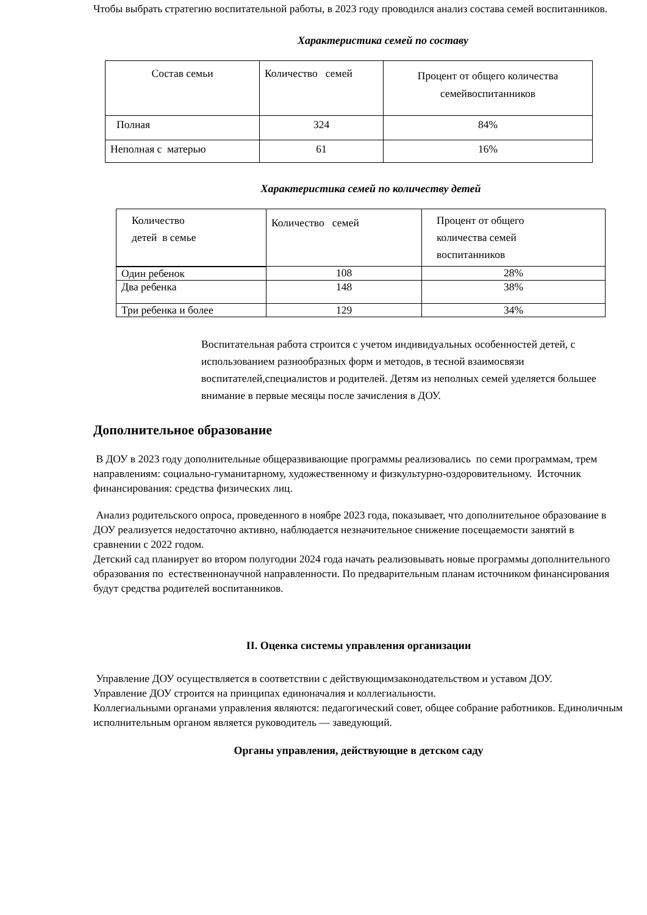Чтобы выбрать стратегию воспитательной работы, в 2023 году проводился анализ состава семей воспитанников.
Характеристика семей по составу
| Состав семьи | Количество семей | Процент от общего количества семейвоспитанников |
| Полная | 324 | 84% |
| Неполная с матерью | 61 | 16% |
Характеристика семей по количеству детей
| Количество детей в семье | Количество семей | Процент от общего количества семей воспитанников |
| Один ребенок | 108 | 28% |
| Два ребенка | 148 | 38% |
| Три ребенка и более | 129 | 34% |
Воспитательная работа строится с учетом индивидуальных особенностей детей, с использованием разнообразных форм и методов, в тесной взаимосвязи воспитателей,специалистов и родителей. Детям из неполных семей уделяется большее внимание в первые месяцы после зачисления в ДОУ.
Дополнительное образование
В ДОУ в 2023 году дополнительные общеразвивающие программы реализовались по семи программам, трем направлениям: социально-гуманитарному, художественному и физкультурно-оздоровительному. Источник финансирования: средства физических лиц.
Анализ родительского опроса, проведенного в ноябре 2023 года, показывает, что дополнительное образование в ДОУ реализуется недостаточно активно, наблюдается незначительное снижение посещаемости занятий в сравнении с 2022 годом.
Детский сад планирует во втором полугодии 2024 года начать реализовывать новые программы дополнительного образования по естественнонаучной направленности. По предварительным планам источником финансирования будут средства родителей воспитанников.
II. Оценка системы управления организации
Управление ДОУ осуществляется в соответствии с действующимзаконодательством и уставом ДОУ.
Управление ДОУ строится на принципах единоначалия и коллегиальности.
Коллегиальными органами управления являются: педагогический совет, общее собрание работников. Единоличным исполнительным органом является руководитель — заведующий.
Органы управления, действующие в детском саду